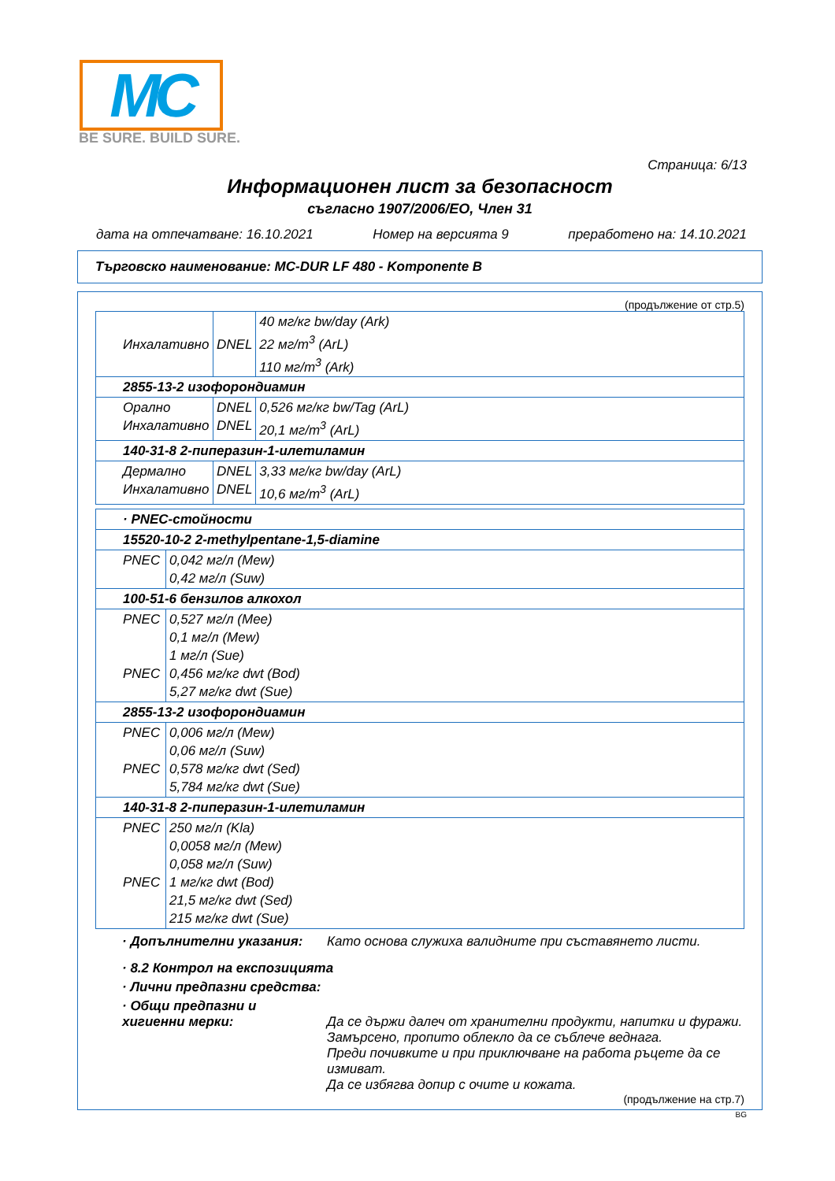MC
BE SURE. BUILD SURE.
Страница: 6/13
Информационен лист за безопасност
съгласно 1907/2006/ЕО, Член 31
дата на отпечатване: 16.10.2021 Номер на версията 9 преработено на: 14.10.2021
Търговско наименование: MC-DUR LF 480 - Komponente B
(продължение от стр.5)
| Инхалативно | DNEL | 40 мг/кг bw/day (Ark) 22 мг/m<sup>3</sup> (ArL) 110 мг/m<sup>3</sup> (Ark) |
| 2855-13-2 изофорондиамин | | |
| Орално Инхалативно | DNEL DNEL | 0,526 мг/кг bw/Tag (ArL) 20,1 мг/m<sup>3</sup> (ArL) |
| 140-31-8 2-пиперазин-1-илетиламин | | |
| Дермално Инхалативно | DNEL DNEL | 3,33 мг/кг bw/day (ArL) 10,6 мг/m<sup>3</sup> (ArL) |
| · PNEC-стойности | |
| 15520-10-2 2-methylpentane-1,5-diamine | |
| PNEC | 0,042 мг/л (Mew) 0,42 мг/л (Suw) |
| 100-51-6 бензилов алкохол | |
| PNEC PNEC | 0,527 мг/л (Mee) 0,1 мг/л (Mew) 1 мг/л (Sue) 0,456 мг/кг dwt (Bod) 5,27 мг/кг dwt (Sue) |
| 2855-13-2 изофорондиамин | |
| PNEC PNEC | 0,006 мг/л (Mew) 0,06 мг/л (Suw) 0,578 мг/кг dwt (Sed) 5,784 мг/кг dwt (Sue) |
| 140-31-8 2-пиперазин-1-илетиламин | |
| PNEC PNEC | 250 мг/л (Kla) 0,0058 мг/л (Mew) 0,058 мг/л (Suw) 1 мг/кг dwt (Bod) 21,5 мг/кг dwt (Sed) 215 мг/кг dwt (Sue) |
· Допълнителни указания: Като основа служиха валидните при съставянето листи.
· 8.2 Контрол на експозицията
· Лични предпазни средства:
· Общи предпазни и
хигиенни мерки: Да се държи далеч от хранителни продукти, напитки и фуражи.
Замърсено, пропито облекло да се съблече веднага.
Преди почивките и при приключване на работа ръцете да се измиват.
Да се избягва допир с очите и кожата.
(продължение на стр.7)
BG